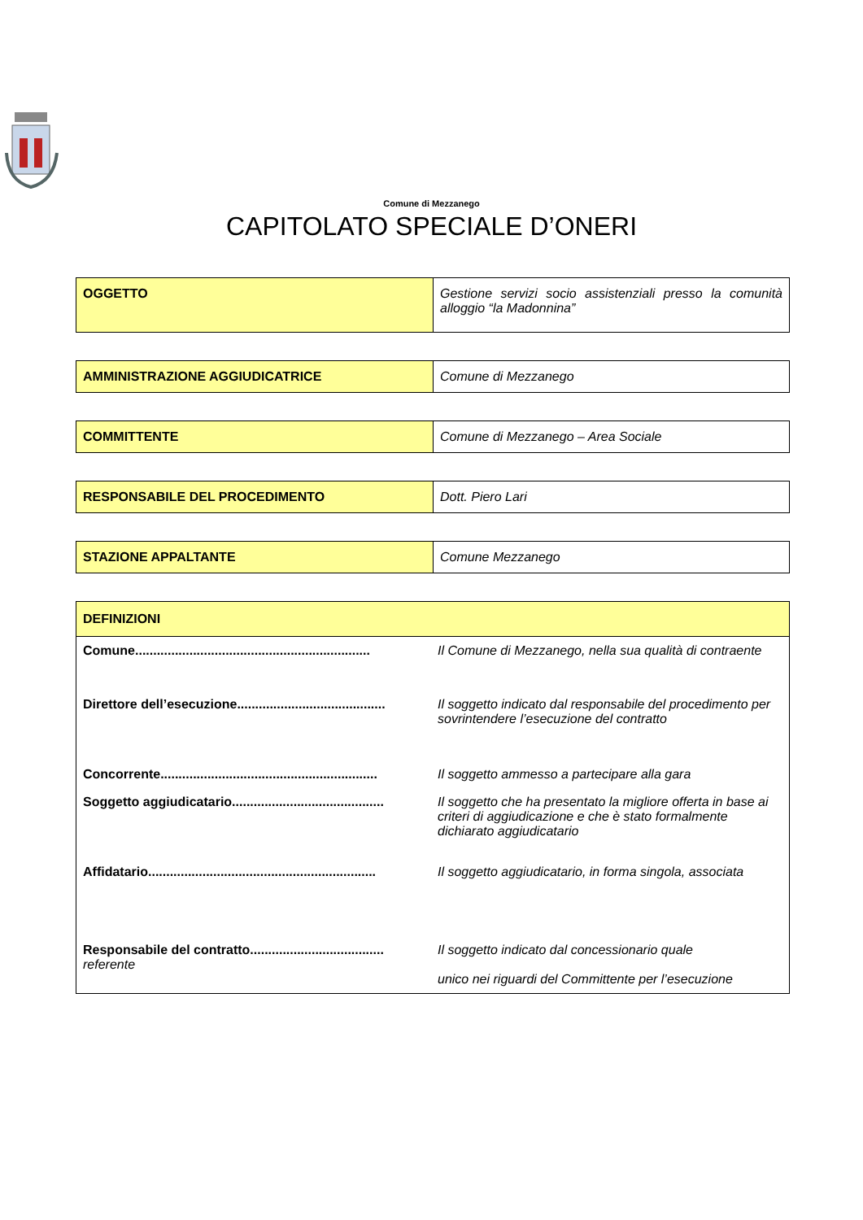Comune di Mezzanego
CAPITOLATO SPECIALE D’ONERI
| OGGETTO | Gestione servizi socio assistenziali presso la comunità alloggio “la Madonnina” |
| AMMINISTRAZIONE AGGIUDICATRICE | Comune di Mezzanego |
| COMMITTENTE | Comune di Mezzanego – Area Sociale |
| RESPONSABILE DEL PROCEDIMENTO | Dott. Piero Lari |
| STAZIONE APPALTANTE | Comune Mezzanego |
| DEFINIZIONI | |
| --- | --- |
| Comune................................................................. | Il Comune di Mezzanego, nella sua qualità di contraente |
| Direttore dell’esecuzione......................................... | Il soggetto indicato dal responsabile del procedimento per sovrintendere l’esecuzione del contratto |
| Concorrente............................................................ | Il soggetto ammesso a partecipare alla gara |
| Soggetto aggiudicatario.......................................... | Il soggetto che ha presentato la migliore offerta in base ai criteri di aggiudicazione e che è stato formalmente dichiarato aggiudicatario |
| Affidatario............................................................... | Il soggetto aggiudicatario, in forma singola, associata |
| Responsabile del contratto..................................... referente | Il soggetto indicato dal concessionario quale unico nei riguardi del Committente per l’esecuzione |